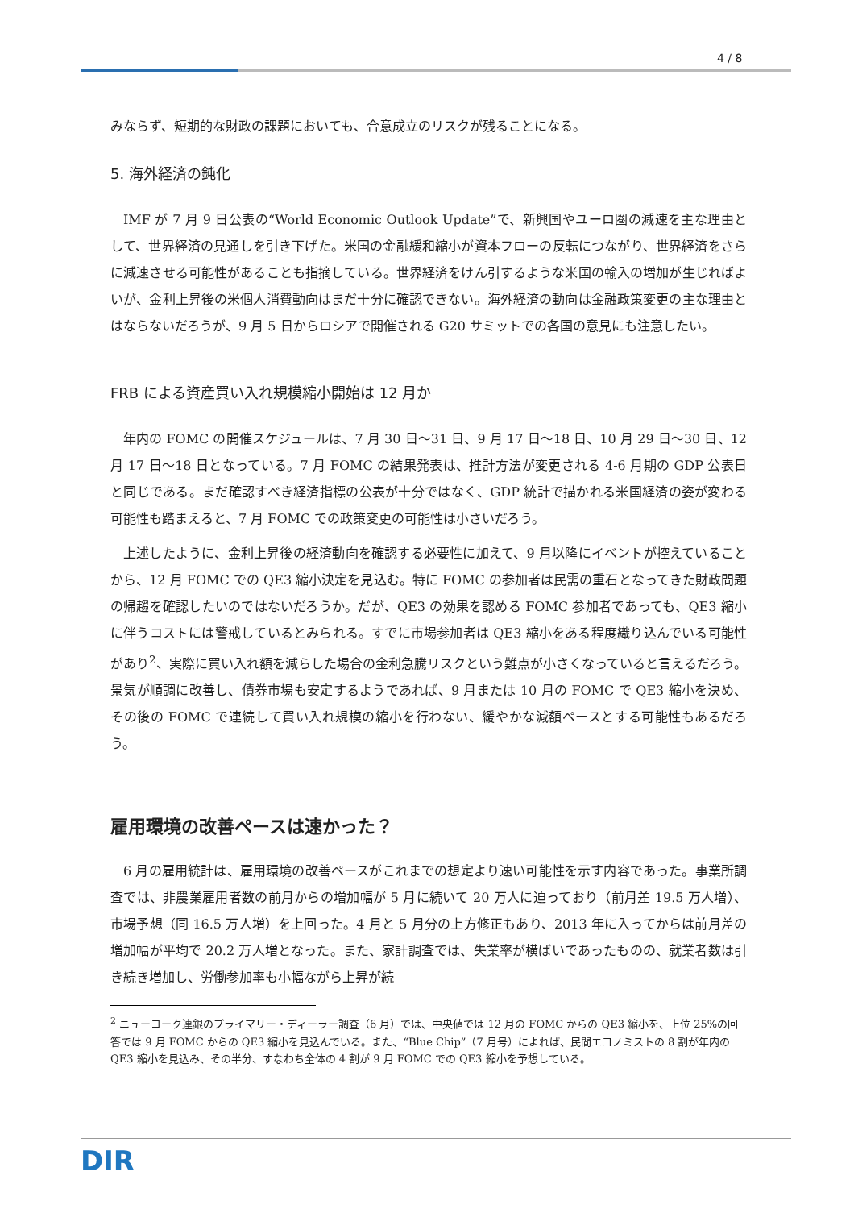4 / 8
みならず、短期的な財政の課題においても、合意成立のリスクが残ることになる。
5. 海外経済の鈍化
IMF が 7 月 9 日公表の“World Economic Outlook Update”で、新興国やユーロ圏の減速を主な理由として、世界経済の見通しを引き下げた。米国の金融緩和縮小が資本フローの反転につながり、世界経済をさらに減速させる可能性があることも指摘している。世界経済をけん引するような米国の輸入の増加が生じればよいが、金利上昇後の米個人消費動向はまだ十分に確認できない。海外経済の動向は金融政策変更の主な理由とはならないだろうが、9 月 5 日からロシアで開催される G20 サミットでの各国の意見にも注意したい。
FRB による資産買い入れ規模縮小開始は 12 月か
年内の FOMC の開催スケジュールは、7 月 30 日～31 日、9 月 17 日～18 日、10 月 29 日～30 日、12 月 17 日～18 日となっている。7 月 FOMC の結果発表は、推計方法が変更される 4-6 月期の GDP 公表日と同じである。まだ確認すべき経済指標の公表が十分ではなく、GDP 統計で描かれる米国経済の姿が変わる可能性も踏まえると、7 月 FOMC での政策変更の可能性は小さいだろう。
上述したように、金利上昇後の経済動向を確認する必要性に加えて、9 月以降にイベントが控えていることから、12 月 FOMC での QE3 縮小決定を見込む。特に FOMC の参加者は民需の重石となってきた財政問題の帰趨を確認したいのではないだろうか。だが、QE3 の効果を認める FOMC 参加者であっても、QE3 縮小に伴うコストには警戒しているとみられる。すでに市場参加者は QE3 縮小をある程度織り込んでいる可能性があり<sup>2</sup>、実際に買い入れ額を減らした場合の金利急騰リスクという難点が小さくなっていると言えるだろう。景気が順調に改善し、債券市場も安定するようであれば、9 月または 10 月の FOMC で QE3 縮小を決め、その後の FOMC で連続して買い入れ規模の縮小を行わない、緩やかな減額ペースとする可能性もあるだろう。
雇用環境の改善ペースは速かった？
6 月の雇用統計は、雇用環境の改善ペースがこれまでの想定より速い可能性を示す内容であった。事業所調査では、非農業雇用者数の前月からの増加幅が 5 月に続いて 20 万人に迫っており（前月差 19.5 万人増）、市場予想（同 16.5 万人増）を上回った。4 月と 5 月分の上方修正もあり、2013 年に入ってからは前月差の増加幅が平均で 20.2 万人増となった。また、家計調査では、失業率が横ばいであったものの、就業者数は引き続き増加し、労働参加率も小幅ながら上昇が続
<sup>2</sup> ニューヨーク連銀のプライマリー・ディーラー調査（6 月）では、中央値では 12 月の FOMC からの QE3 縮小を、上位 25%の回答では 9 月 FOMC からの QE3 縮小を見込んでいる。また、“Blue Chip”（7 月号）によれば、民間エコノミストの 8 割が年内の QE3 縮小を見込み、その半分、すなわち全体の 4 割が 9 月 FOMC での QE3 縮小を予想している。
DIR